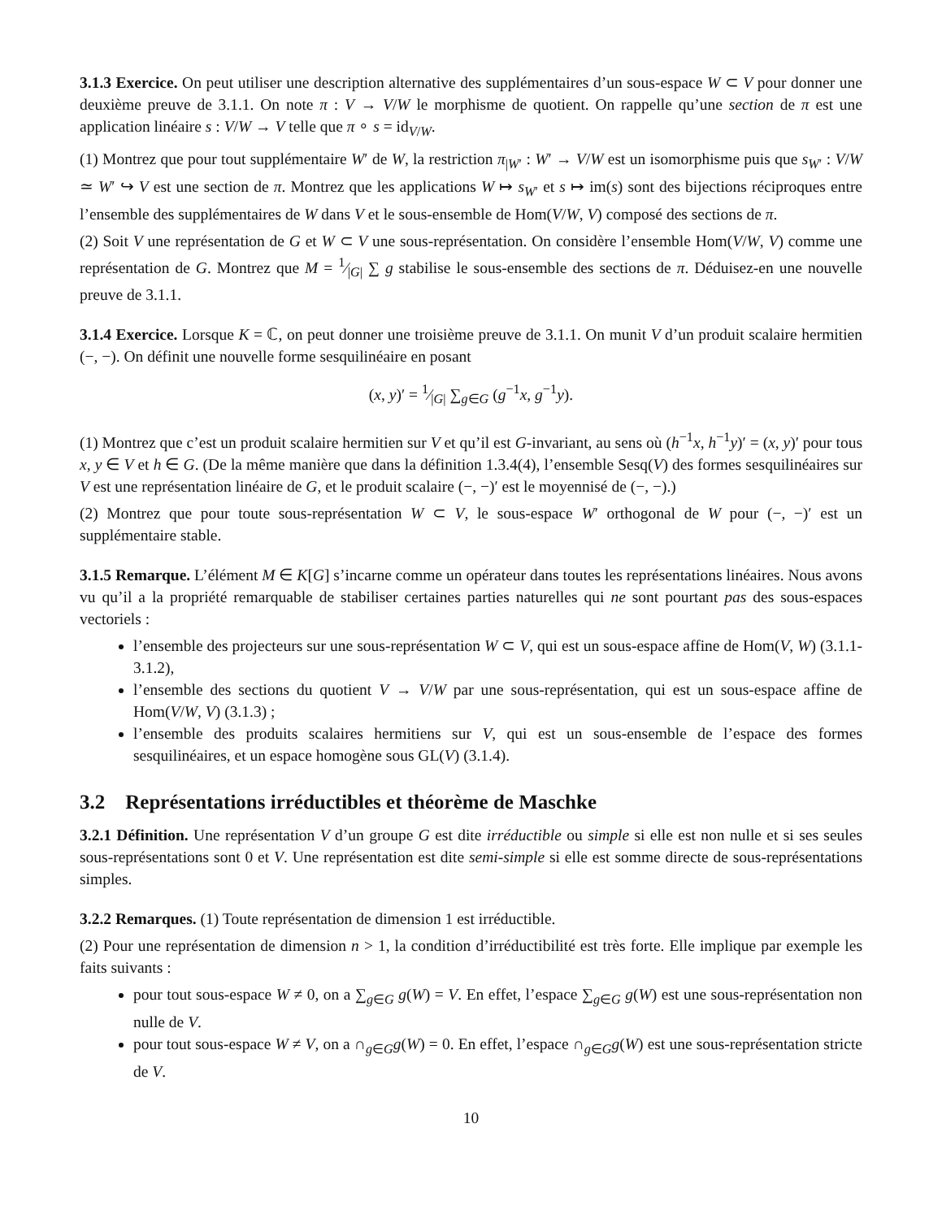3.1.3 Exercice. On peut utiliser une description alternative des supplémentaires d’un sous-espace W ⊂ V pour donner une deuxième preuve de 3.1.1. On note π : V → V/W le morphisme de quotient. On rappelle qu’une section de π est une application linéaire s : V/W → V telle que π ∘ s = id<sub>V/W</sub>.
(1) Montrez que pour tout supplémentaire W′ de W, la restriction π<sub>|W′</sub> : W′ → V/W est un isomorphisme puis que s<sub>W′</sub> : V/W ≃ W′ ↪ V est une section de π. Montrez que les applications W ↦ s<sub>W′</sub> et s ↦ im(s) sont des bijections réciproques entre l’ensemble des supplémentaires de W dans V et le sous-ensemble de Hom(V/W, V) composé des sections de π.
(2) Soit V une représentation de G et W ⊂ V une sous-représentation. On considère l’ensemble Hom(V/W, V) comme une représentation de G. Montrez que M = 1⁄|G| ∑ g stabilise le sous-ensemble des sections de π. Déduisez-en une nouvelle preuve de 3.1.1.
3.1.4 Exercice. Lorsque K = ℂ, on peut donner une troisième preuve de 3.1.1. On munit V d’un produit scalaire hermitien (−, −). On définit une nouvelle forme sesquilinéaire en posant
(x, y)′ = 1⁄|G| ∑<sub>g∈G</sub> (g<sup>−1</sup>x, g<sup>−1</sup>y).
(1) Montrez que c’est un produit scalaire hermitien sur V et qu’il est G-invariant, au sens où (h<sup>−1</sup>x, h<sup>−1</sup>y)′ = (x, y)′ pour tous x, y ∈ V et h ∈ G. (De la même manière que dans la définition 1.3.4(4), l’ensemble Sesq(V) des formes sesquilinéaires sur V est une représentation linéaire de G, et le produit scalaire (−, −)′ est le moyennisé de (−, −).)
(2) Montrez que pour toute sous-représentation W ⊂ V, le sous-espace W′ orthogonal de W pour (−, −)′ est un supplémentaire stable.
3.1.5 Remarque. L’élément M ∈ K[G] s’incarne comme un opérateur dans toutes les représentations linéaires. Nous avons vu qu’il a la propriété remarquable de stabiliser certaines parties naturelles qui ne sont pourtant pas des sous-espaces vectoriels :
l’ensemble des projecteurs sur une sous-représentation W ⊂ V, qui est un sous-espace affine de Hom(V, W) (3.1.1-3.1.2),
l’ensemble des sections du quotient V → V/W par une sous-représentation, qui est un sous-espace affine de Hom(V/W, V) (3.1.3) ;
l’ensemble des produits scalaires hermitiens sur V, qui est un sous-ensemble de l’espace des formes sesquilinéaires, et un espace homogène sous GL(V) (3.1.4).
3.2 Représentations irréductibles et théorème de Maschke
3.2.1 Définition. Une représentation V d’un groupe G est dite irréductible ou simple si elle est non nulle et si ses seules sous-représentations sont 0 et V. Une représentation est dite semi-simple si elle est somme directe de sous-représentations simples.
3.2.2 Remarques. (1) Toute représentation de dimension 1 est irréductible.
(2) Pour une représentation de dimension n > 1, la condition d’irréductibilité est très forte. Elle implique par exemple les faits suivants :
pour tout sous-espace W ≠ 0, on a ∑<sub>g∈G</sub> g(W) = V. En effet, l’espace ∑<sub>g∈G</sub> g(W) est une sous-représentation non nulle de V.
pour tout sous-espace W ≠ V, on a ∩<sub>g∈G</sub>g(W) = 0. En effet, l’espace ∩<sub>g∈G</sub>g(W) est une sous-représentation stricte de V.
10